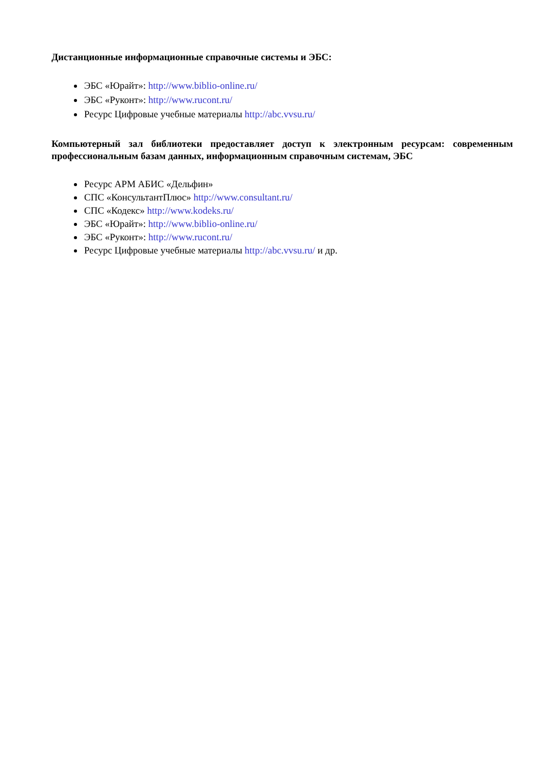Дистанционные информационные справочные системы и ЭБС:
ЭБС «Юрайт»: http://www.biblio-online.ru/
ЭБС «Руконт»: http://www.rucont.ru/
Ресурс Цифровые учебные материалы http://abc.vvsu.ru/
Компьютерный зал библиотеки предоставляет доступ к электронным ресурсам: современным профессиональным базам данных, информационным справочным системам, ЭБС
Ресурс АРМ АБИС «Дельфин»
СПС «КонсультантПлюс» http://www.consultant.ru/
СПС «Кодекс» http://www.kodeks.ru/
ЭБС «Юрайт»: http://www.biblio-online.ru/
ЭБС «Руконт»: http://www.rucont.ru/
Ресурс Цифровые учебные материалы http://abc.vvsu.ru/ и др.